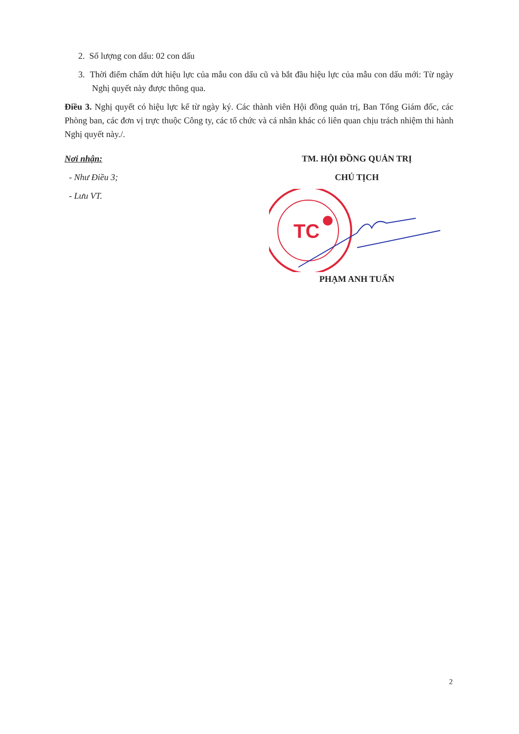2. Số lượng con dấu: 02 con dấu
3. Thời điểm chấm dứt hiệu lực của mẫu con dấu cũ và bắt đầu hiệu lực của mẫu con dấu mới: Từ ngày Nghị quyết này được thông qua.
Điều 3. Nghị quyết có hiệu lực kể từ ngày ký. Các thành viên Hội đồng quản trị, Ban Tổng Giám đốc, các Phòng ban, các đơn vị trực thuộc Công ty, các tổ chức và cá nhân khác có liên quan chịu trách nhiệm thi hành Nghị quyết này./.
Nơi nhận:
- Như Điều 3;
- Lưu VT.
TM. HỘI ĐỒNG QUẢN TRỊ
CHỦ TỊCH
TC
PHẠM ANH TUẤN
2